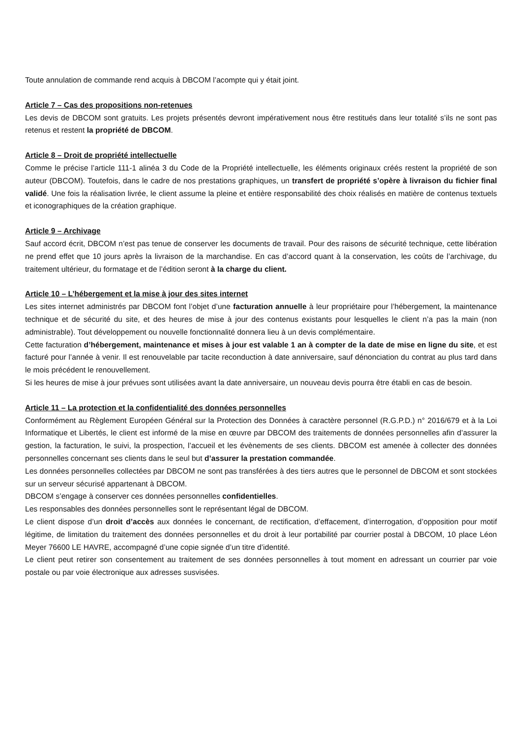Toute annulation de commande rend acquis à DBCOM l’acompte qui y était joint.
Article 7 – Cas des propositions non-retenues
Les devis de DBCOM sont gratuits. Les projets présentés devront impérativement nous être restitués dans leur totalité s’ils ne sont pas retenus et restent la propriété de DBCOM.
Article 8 – Droit de propriété intellectuelle
Comme le précise l’article 111-1 alinéa 3 du Code de la Propriété intellectuelle, les éléments originaux créés restent la propriété de son auteur (DBCOM). Toutefois, dans le cadre de nos prestations graphiques, un transfert de propriété s’opère à livraison du fichier final validé. Une fois la réalisation livrée, le client assume la pleine et entière responsabilité des choix réalisés en matière de contenus textuels et iconographiques de la création graphique.
Article 9 – Archivage
Sauf accord écrit, DBCOM n’est pas tenue de conserver les documents de travail. Pour des raisons de sécurité technique, cette libération ne prend effet que 10 jours après la livraison de la marchandise. En cas d’accord quant à la conservation, les coûts de l’archivage, du traitement ultérieur, du formatage et de l’édition seront à la charge du client.
Article 10 – L’hébergement et la mise à jour des sites internet
Les sites internet administrés par DBCOM font l’objet d’une facturation annuelle à leur propriétaire pour l’hébergement, la maintenance technique et de sécurité du site, et des heures de mise à jour des contenus existants pour lesquelles le client n’a pas la main (non administrable). Tout développement ou nouvelle fonctionnalité donnera lieu à un devis complémentaire.
Cette facturation d’hébergement, maintenance et mises à jour est valable 1 an à compter de la date de mise en ligne du site, et est facturé pour l’année à venir. Il est renouvelable par tacite reconduction à date anniversaire, sauf dénonciation du contrat au plus tard dans le mois précédent le renouvellement.
Si les heures de mise à jour prévues sont utilisées avant la date anniversaire, un nouveau devis pourra être établi en cas de besoin.
Article 11 – La protection et la confidentialité des données personnelles
Conformément au Règlement Européen Général sur la Protection des Données à caractère personnel (R.G.P.D.) n° 2016/679 et à la Loi Informatique et Libertés, le client est informé de la mise en œuvre par DBCOM des traitements de données personnelles afin d’assurer la gestion, la facturation, le suivi, la prospection, l’accueil et les évènements de ses clients. DBCOM est amenée à collecter des données personnelles concernant ses clients dans le seul but d’assurer la prestation commandée.
Les données personnelles collectées par DBCOM ne sont pas transférées à des tiers autres que le personnel de DBCOM et sont stockées sur un serveur sécurisé appartenant à DBCOM.
DBCOM s’engage à conserver ces données personnelles confidentielles.
Les responsables des données personnelles sont le représentant légal de DBCOM.
Le client dispose d’un droit d’accès aux données le concernant, de rectification, d’effacement, d’interrogation, d’opposition pour motif légitime, de limitation du traitement des données personnelles et du droit à leur portabilité par courrier postal à DBCOM, 10 place Léon Meyer 76600 LE HAVRE, accompagné d’une copie signée d’un titre d’identité.
Le client peut retirer son consentement au traitement de ses données personnelles à tout moment en adressant un courrier par voie postale ou par voie électronique aux adresses susvisées.